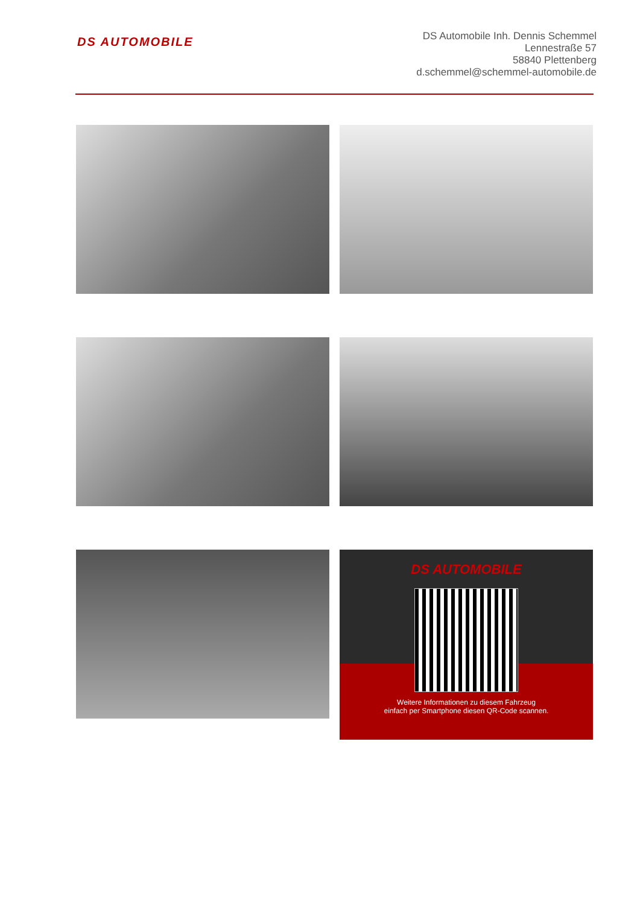DS AUTOMOBILE
DS Automobile Inh. Dennis Schemmel
Lennestraße 57
58840 Plettenberg
d.schemmel@schemmel-automobile.de
DS AUTOMOBILE
Weitere Informationen zu diesem Fahrzeug
einfach per Smartphone diesen QR-Code scannen.